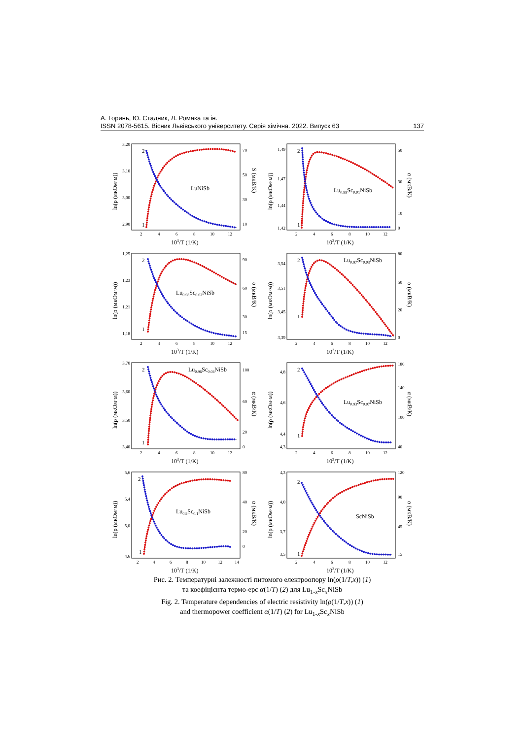А. Горинь, Ю. Стадник, Л. Ромака та ін.
ISSN 2078-5615. Вісник Львівського університету. Серія хімічна. 2022. Випуск 63 137
3,20
3,10
3,00
2,90
70
50
30
10
2
4
6
8
10
12
103/T (1/K)
ln(ρ (мкОм·м))
S (мкВ/К)
LuNiSb
2
1
1,49
1,47
1,44
1,42
50
30
10
0
2
4
6
8
10
12
103/T (1/K)
ln(ρ (мкОм·м))
α (мкВ/К)
Lu0.99Sc0.01NiSb
2
1
1,25
1,23
1,21
1,18
90
60
30
15
2
4
6
8
10
12
103/T (1/K)
ln(ρ (мкОм·м))
α (мкВ/К)
Lu0.98Sc0.02NiSb
2
1
3,54
3,51
3,45
3,39
80
50
20
0
2
4
6
8
10
12
103/T (1/K)
ln(ρ (мкОм·м))
α (мкВ/К)
Lu0.97Sc0.03NiSb
2
1
3,70
3,60
3,50
3,40
100
60
20
0
2
4
6
8
10
12
103/T (1/K)
ln(ρ (мкОм·м))
α (мкВ/К)
Lu0.96Sc0.04NiSb
2
1
4,8
4,6
4,4
4,3
180
140
100
40
2
4
6
8
10
12
103/T (1/K)
ln(ρ (мкОм·м))
α (мкВ/К)
Lu0.93Sc0.07NiSb
2
1
5,6
5,4
5,0
4,6
80
40
20
0
2
4
6
8
10
12
14
103/T (1/K)
ln(ρ (мкОм·м))
α (мкВ/К)
Lu0.9Sc0.1NiSb
2
1
4,3
4,0
3,7
3,5
120
90
45
15
2
4
6
8
10
12
103/T (1/K)
ln(ρ (мкОм·м))
α (мкВ/К)
ScNiSb
2
1
Рис. 2. Температурні залежності питомого електроопору ln(ρ(1/T,x)) (1)
та коефіцієнта термо-ерс α(1/T) (2) для Lu<sub>1-x</sub>Sc<sub>x</sub>NiSb
Fig. 2. Temperature dependencies of electric resistivity ln(ρ(1/T,x)) (1)
and thermopower coefficient α(1/T) (2) for Lu<sub>1-x</sub>Sc<sub>x</sub>NiSb